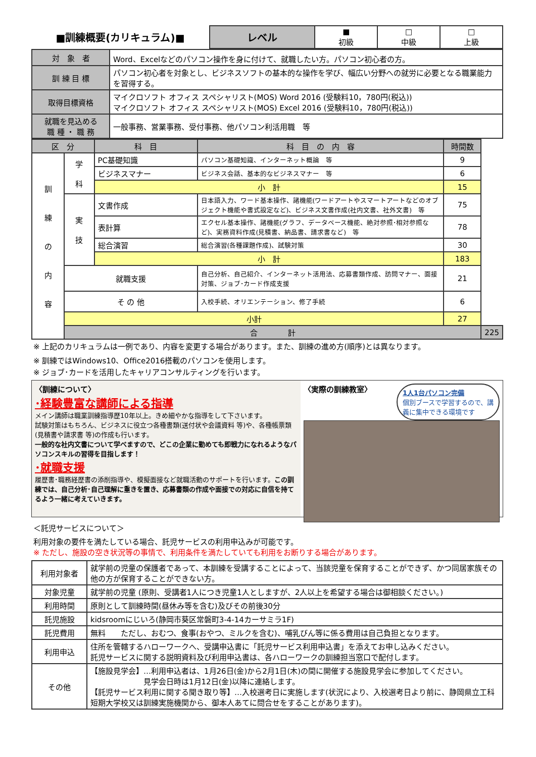| ■訓練概要(カリキュラム)■ | レベル | ■ 初級 | □ 中級 | □ 上級 |
| 対 象 者 | Word、Excelなどのパソコン操作を身に付けて、就職したい方。パソコン初心者の方。 |
| 訓 練 目 標 | パソコン初心者を対象とし、ビジネスソフトの基本的な操作を学び、幅広い分野への就労に必要となる職業能力を習得する。 |
| 取得目標資格 | マイクロソフト オフィス スペシャリスト(MOS) Word 2016 (受験料10，780円(税込)) マイクロソフト オフィス スペシャリスト(MOS) Excel 2016 (受験料10，780円(税込)) |
| 就職を見込める 職 種 ・ 職 務 | 一般事務、営業事務、受付事務、他パソコン利活用職 等 |
| 区 分 | | 科 目 | 科 目 の 内 容 | 時間数 | |
| --- | --- | --- | --- | --- | --- |
| 訓 練 の 内 容 | 学 科 | PC基礎知識 | パソコン基礎知識、インターネット概論 等 | 9 | |
| | | ビジネスマナー | ビジネス会話、基本的なビジネスマナー 等 | 6 | |
| | | 小 計 | | 15 | |
| | 実 技 | 文書作成 | 日本語入力、ワード基本操作、諸機能(ワードアートやスマートアートなどのオブジェクト機能や書式設定など)、ビジネス文書作成(社内文書、社外文書) 等 | 75 | |
| | | 表計算 | エクセル基本操作、諸機能(グラフ、データベース機能、絶対参照･相対参照など)、実務資料作成(見積書、納品書、請求書など) 等 | 78 | |
| | | 総合演習 | 総合演習(各種課題作成)、試験対策 | 30 | |
| | | 小 計 | | 183 | |
| | 就職支援 | | 自己分析、自己紹介、インターネット活用法、応募書類作成、訪問マナー、面接対策、ジョブ･カード作成支援 | 21 | |
| | そ の 他 | | 入校手続、オリエンテーション、修了手続 | 6 | |
| | 小計 | | | 27 | |
| | 合 計 | | | | 225 |
※ 上記のカリキュラムは一例であり、内容を変更する場合があります。また、訓練の進め方(順序)とは異なります。
※ 訓練ではWindows10、Office2016搭載のパソコンを使用します。
※ ジョブ･カードを活用したキャリアコンサルティングを行います。
〈訓練について〉
･経験豊富な講師による指導
メイン講師は職業訓練指導歴10年以上。きめ細やかな指導をして下さいます。
試験対策はもちろん、ビジネスに役立つ各種書類(送付状や会議資料 等)や、各種帳票類(見積書や請求書 等)の作成も行います。
一般的な社内文書について学べますので、どこの企業に勤めても即戦力になれるようなパソコンスキルの習得を目指します！
･就職支援
履歴書･職務経歴書の添削指導や、模擬面接など就職活動のサポートを行います。この訓練では、自己分析･自己理解に重きを置き、応募書類の作成や面接での対応に自信を持てるよう一緒に考えていきます。
1人1台パソコン完備
個別ブースで学習するので、講義に集中できる環境です
〈実際の訓練教室〉
＜託児サービスについて＞
利用対象の要件を満たしている場合、託児サービスの利用申込みが可能です。
※ ただし、施設の空き状況等の事情で、利用条件を満たしていても利用をお断りする場合があります。
| 利用対象者 | 就学前の児童の保護者であって、本訓練を受講することによって、当該児童を保育することができず、かつ同居家族その他の方が保育することができない方。 |
| 対象児童 | 就学前の児童 (原則、受講者1人につき児童1人としますが、2人以上を希望する場合は御相談ください。) |
| 利用時間 | 原則として訓練時間(昼休み等を含む)及びその前後30分 |
| 託児施設 | kidsroomにじいろ(静岡市葵区常磐町3-4-14カーサミラ1F) |
| 託児費用 | 無料 ただし、おむつ、食事(おやつ、ミルクを含む)、哺乳びん等に係る費用は自己負担となります。 |
| 利用申込 | 住所を管轄するハローワークへ、受講申込書に「託児サービス利用申込書」を添えてお申し込みください。 託児サービスに関する説明資料及び利用申込書は、各ハローワークの訓練担当窓口で配付します。 |
| その他 | 【施設見学会】…利用申込者は、1月26日(金)から2月1日(木)の間に開催する施設見学会に参加してください。 見学会日時は1月12日(金)以降に連絡します。 【託児サービス利用に関する聞き取り等】…入校選考日に実施します(状況により、入校選考日より前に、静岡県立工科短期大学校又は訓練実施機関から、御本人あてに問合せをすることがあります)。 |